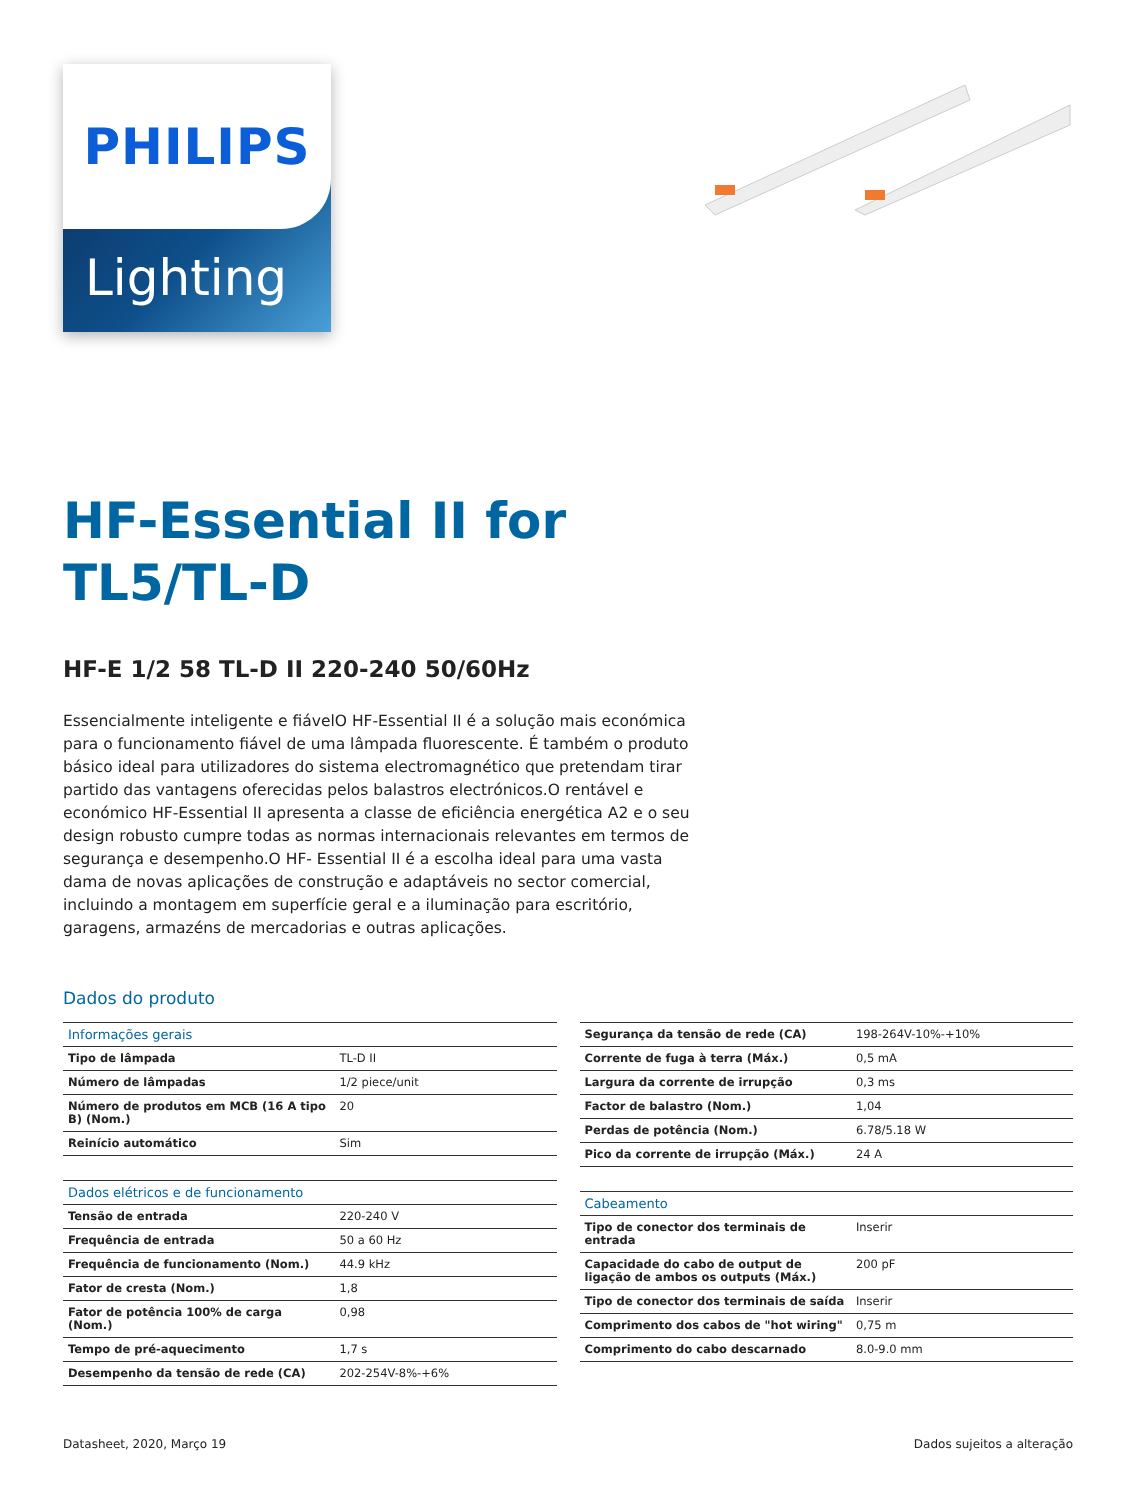PHILIPS
Lighting
HF-Essential II for
TL5/TL-D
HF-E 1/2 58 TL-D II 220-240 50/60Hz
Essencialmente inteligente e fiávelO HF-Essential II é a solução mais económica para o funcionamento fiável de uma lâmpada fluorescente. É também o produto básico ideal para utilizadores do sistema electromagnético que pretendam tirar partido das vantagens oferecidas pelos balastros electrónicos.O rentável e económico HF-Essential II apresenta a classe de eficiência energética A2 e o seu design robusto cumpre todas as normas internacionais relevantes em termos de segurança e desempenho.O HF- Essential II é a escolha ideal para uma vasta dama de novas aplicações de construção e adaptáveis no sector comercial, incluindo a montagem em superfície geral e a iluminação para escritório, garagens, armazéns de mercadorias e outras aplicações.
Dados do produto
| Informações gerais | |
| --- | --- |
| Tipo de lâmpada | TL-D II |
| Número de lâmpadas | 1/2 piece/unit |
| Número de produtos em MCB (16 A tipo B) (Nom.) | 20 |
| Reinício automático | Sim |
| Dados elétricos e de funcionamento | |
| --- | --- |
| Tensão de entrada | 220-240 V |
| Frequência de entrada | 50 a 60 Hz |
| Frequência de funcionamento (Nom.) | 44.9 kHz |
| Fator de cresta (Nom.) | 1,8 |
| Fator de potência 100% de carga (Nom.) | 0,98 |
| Tempo de pré-aquecimento | 1,7 s |
| Desempenho da tensão de rede (CA) | 202-254V-8%-+6% |
| Segurança da tensão de rede (CA) | 198-264V-10%-+10% |
| Corrente de fuga à terra (Máx.) | 0,5 mA |
| Largura da corrente de irrupção | 0,3 ms |
| Factor de balastro (Nom.) | 1,04 |
| Perdas de potência (Nom.) | 6.78/5.18 W |
| Pico da corrente de irrupção (Máx.) | 24 A |
| Cabeamento | |
| --- | --- |
| Tipo de conector dos terminais de entrada | Inserir |
| Capacidade do cabo de output de ligação de ambos os outputs (Máx.) | 200 pF |
| Tipo de conector dos terminais de saída | Inserir |
| Comprimento dos cabos de "hot wiring" | 0,75 m |
| Comprimento do cabo descarnado | 8.0-9.0 mm |
Datasheet, 2020, Março 19 Dados sujeitos a alteração